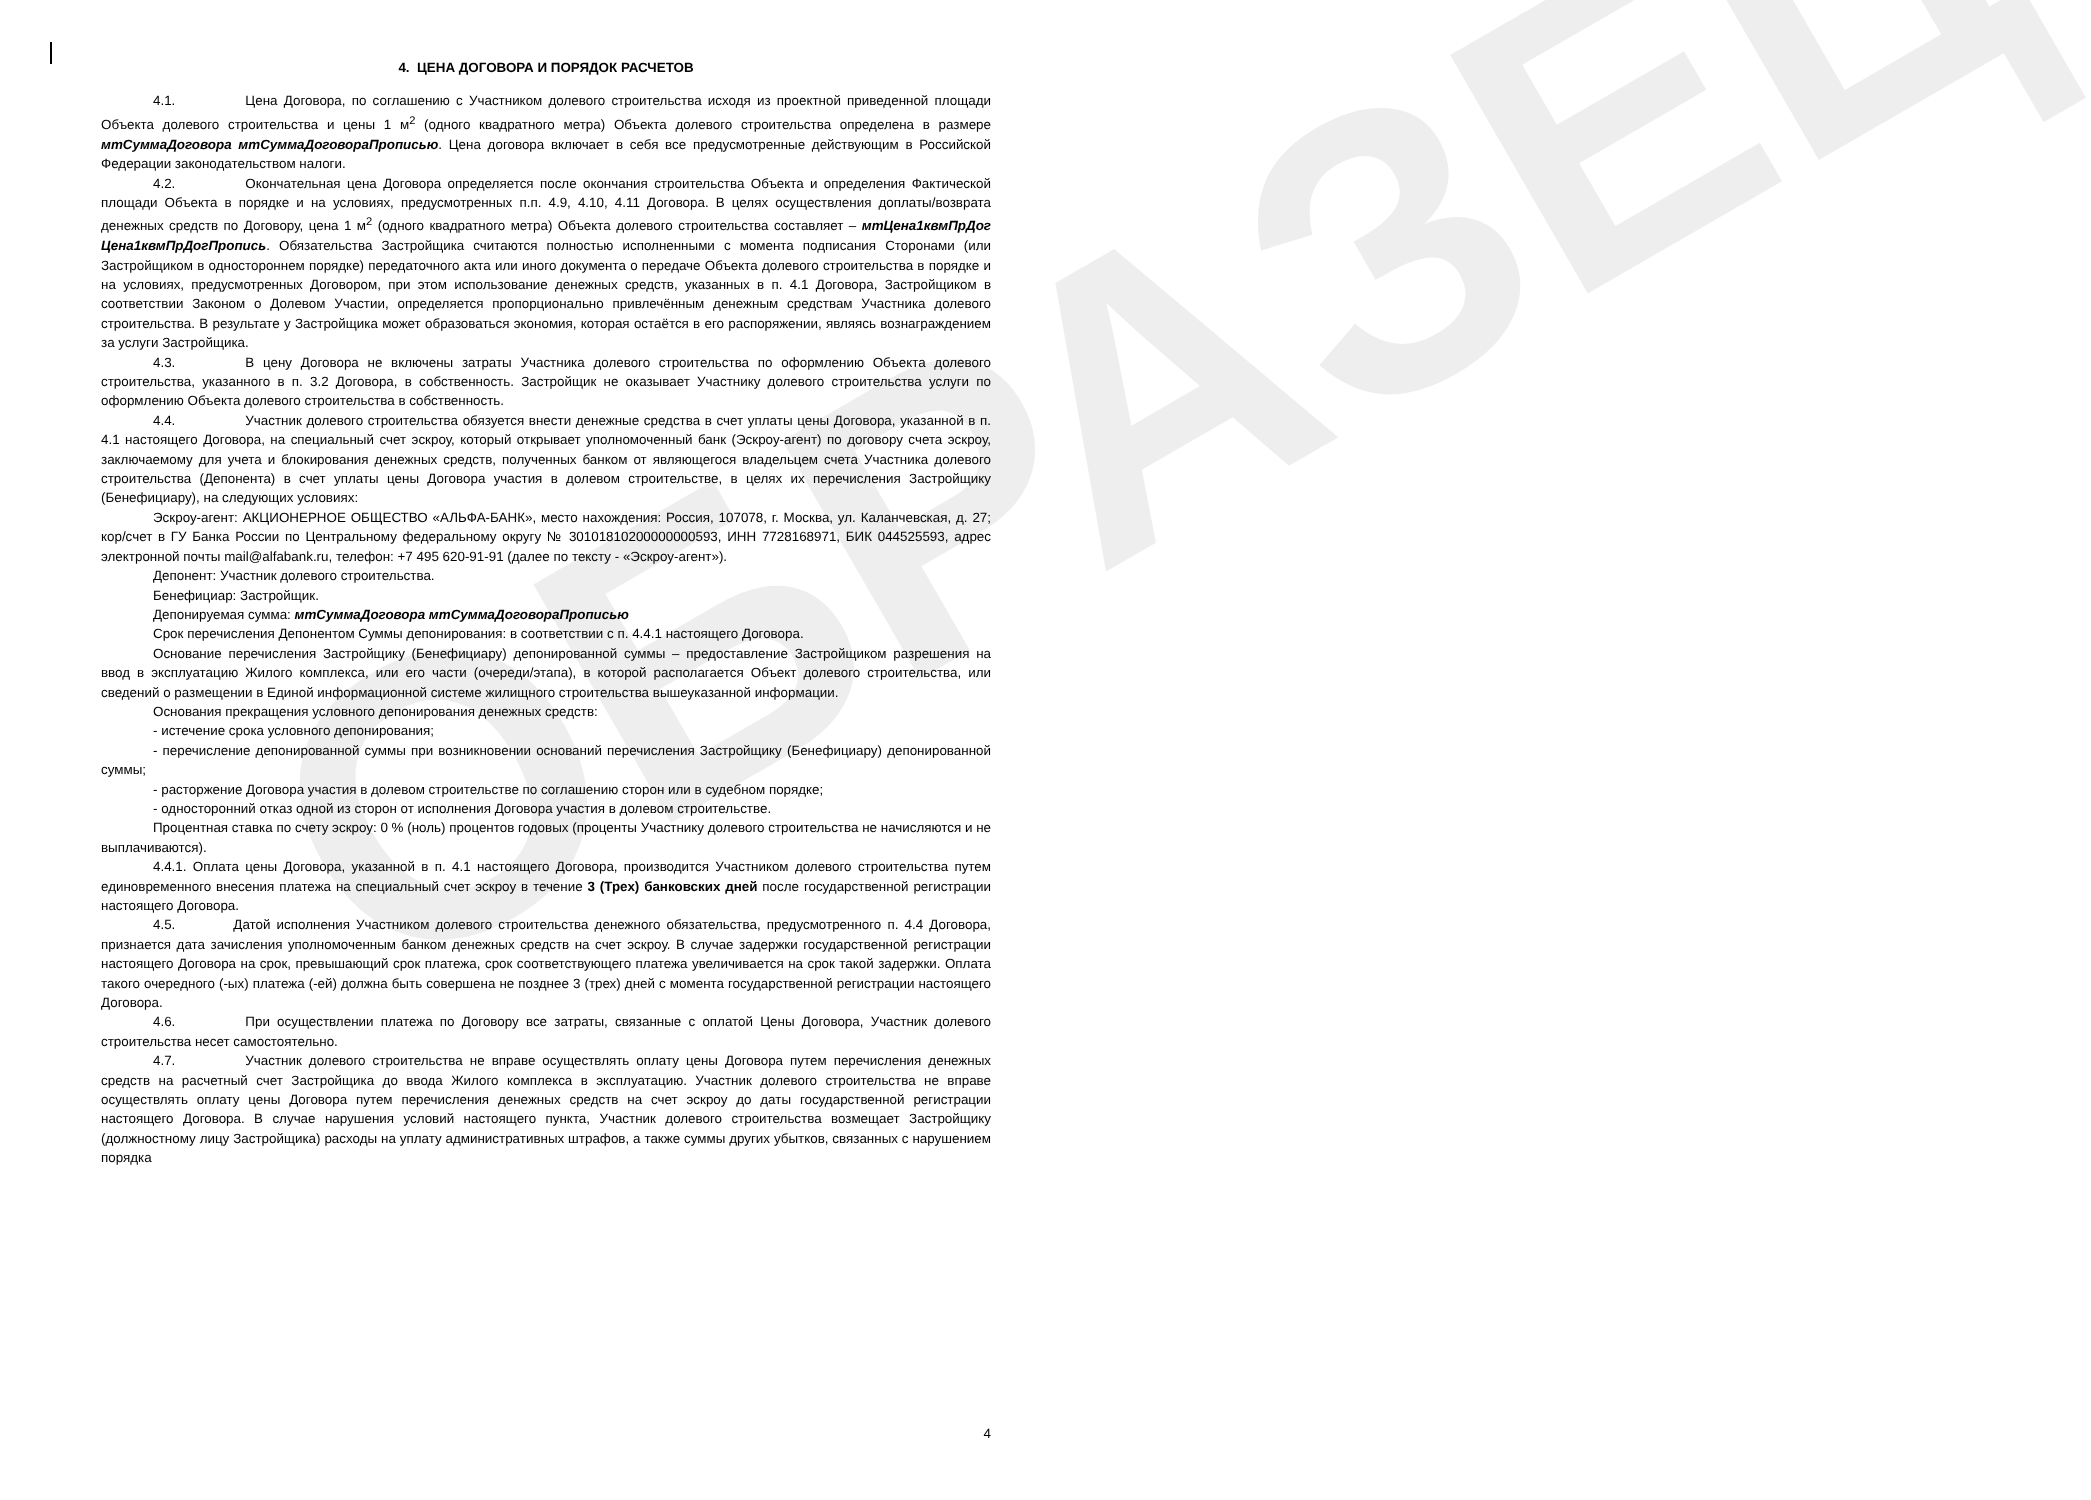ОБРАЗЕЦ
4. ЦЕНА ДОГОВОРА И ПОРЯДОК РАСЧЕТОВ
4.1. Цена Договора, по соглашению с Участником долевого строительства исходя из проектной приведенной площади Объекта долевого строительства и цены 1 м<sup>2</sup> (одного квадратного метра) Объекта долевого строительства определена в размере мтСуммаДоговора мтСуммаДоговораПрописью. Цена договора включает в себя все предусмотренные действующим в Российской Федерации законодательством налоги.
4.2. Окончательная цена Договора определяется после окончания строительства Объекта и определения Фактической площади Объекта в порядке и на условиях, предусмотренных п.п. 4.9, 4.10, 4.11 Договора. В целях осуществления доплаты/возврата денежных средств по Договору, цена 1 м<sup>2</sup> (одного квадратного метра) Объекта долевого строительства составляет – мтЦена1квмПрДог Цена1квмПрДогПропись. Обязательства Застройщика считаются полностью исполненными с момента подписания Сторонами (или Застройщиком в одностороннем порядке) передаточного акта или иного документа о передаче Объекта долевого строительства в порядке и на условиях, предусмотренных Договором, при этом использование денежных средств, указанных в п. 4.1 Договора, Застройщиком в соответствии Законом о Долевом Участии, определяется пропорционально привлечённым денежным средствам Участника долевого строительства. В результате у Застройщика может образоваться экономия, которая остаётся в его распоряжении, являясь вознаграждением за услуги Застройщика.
4.3. В цену Договора не включены затраты Участника долевого строительства по оформлению Объекта долевого строительства, указанного в п. 3.2 Договора, в собственность. Застройщик не оказывает Участнику долевого строительства услуги по оформлению Объекта долевого строительства в собственность.
4.4. Участник долевого строительства обязуется внести денежные средства в счет уплаты цены Договора, указанной в п. 4.1 настоящего Договора, на специальный счет эскроу, который открывает уполномоченный банк (Эскроу-агент) по договору счета эскроу, заключаемому для учета и блокирования денежных средств, полученных банком от являющегося владельцем счета Участника долевого строительства (Депонента) в счет уплаты цены Договора участия в долевом строительстве, в целях их перечисления Застройщику (Бенефициару), на следующих условиях:
Эскроу-агент: АКЦИОНЕРНОЕ ОБЩЕСТВО «АЛЬФА-БАНК», место нахождения: Россия, 107078, г. Москва, ул. Каланчевская, д. 27; кор/счет в ГУ Банка России по Центральному федеральному округу № 30101810200000000593, ИНН 7728168971, БИК 044525593, адрес электронной почты mail@alfabank.ru, телефон: +7 495 620-91-91 (далее по тексту - «Эскроу-агент»).
Депонент: Участник долевого строительства.
Бенефициар: Застройщик.
Депонируемая сумма: мтСуммаДоговора мтСуммаДоговораПрописью
Срок перечисления Депонентом Суммы депонирования: в соответствии с п. 4.4.1 настоящего Договора.
Основание перечисления Застройщику (Бенефициару) депонированной суммы – предоставление Застройщиком разрешения на ввод в эксплуатацию Жилого комплекса, или его части (очереди/этапа), в которой располагается Объект долевого строительства, или сведений о размещении в Единой информационной системе жилищного строительства вышеуказанной информации.
Основания прекращения условного депонирования денежных средств:
- истечение срока условного депонирования;
- перечисление депонированной суммы при возникновении оснований перечисления Застройщику (Бенефициару) депонированной суммы;
- расторжение Договора участия в долевом строительстве по соглашению сторон или в судебном порядке;
- односторонний отказ одной из сторон от исполнения Договора участия в долевом строительстве.
Процентная ставка по счету эскроу: 0 % (ноль) процентов годовых (проценты Участнику долевого строительства не начисляются и не выплачиваются).
4.4.1. Оплата цены Договора, указанной в п. 4.1 настоящего Договора, производится Участником долевого строительства путем единовременного внесения платежа на специальный счет эскроу в течение 3 (Трех) банковских дней после государственной регистрации настоящего Договора.
4.5. Датой исполнения Участником долевого строительства денежного обязательства, предусмотренного п. 4.4 Договора, признается дата зачисления уполномоченным банком денежных средств на счет эскроу. В случае задержки государственной регистрации настоящего Договора на срок, превышающий срок платежа, срок соответствующего платежа увеличивается на срок такой задержки. Оплата такого очередного (-ых) платежа (-ей) должна быть совершена не позднее 3 (трех) дней с момента государственной регистрации настоящего Договора.
4.6. При осуществлении платежа по Договору все затраты, связанные с оплатой Цены Договора, Участник долевого строительства несет самостоятельно.
4.7. Участник долевого строительства не вправе осуществлять оплату цены Договора путем перечисления денежных средств на расчетный счет Застройщика до ввода Жилого комплекса в эксплуатацию. Участник долевого строительства не вправе осуществлять оплату цены Договора путем перечисления денежных средств на счет эскроу до даты государственной регистрации настоящего Договора. В случае нарушения условий настоящего пункта, Участник долевого строительства возмещает Застройщику (должностному лицу Застройщика) расходы на уплату административных штрафов, а также суммы других убытков, связанных с нарушением порядка
4